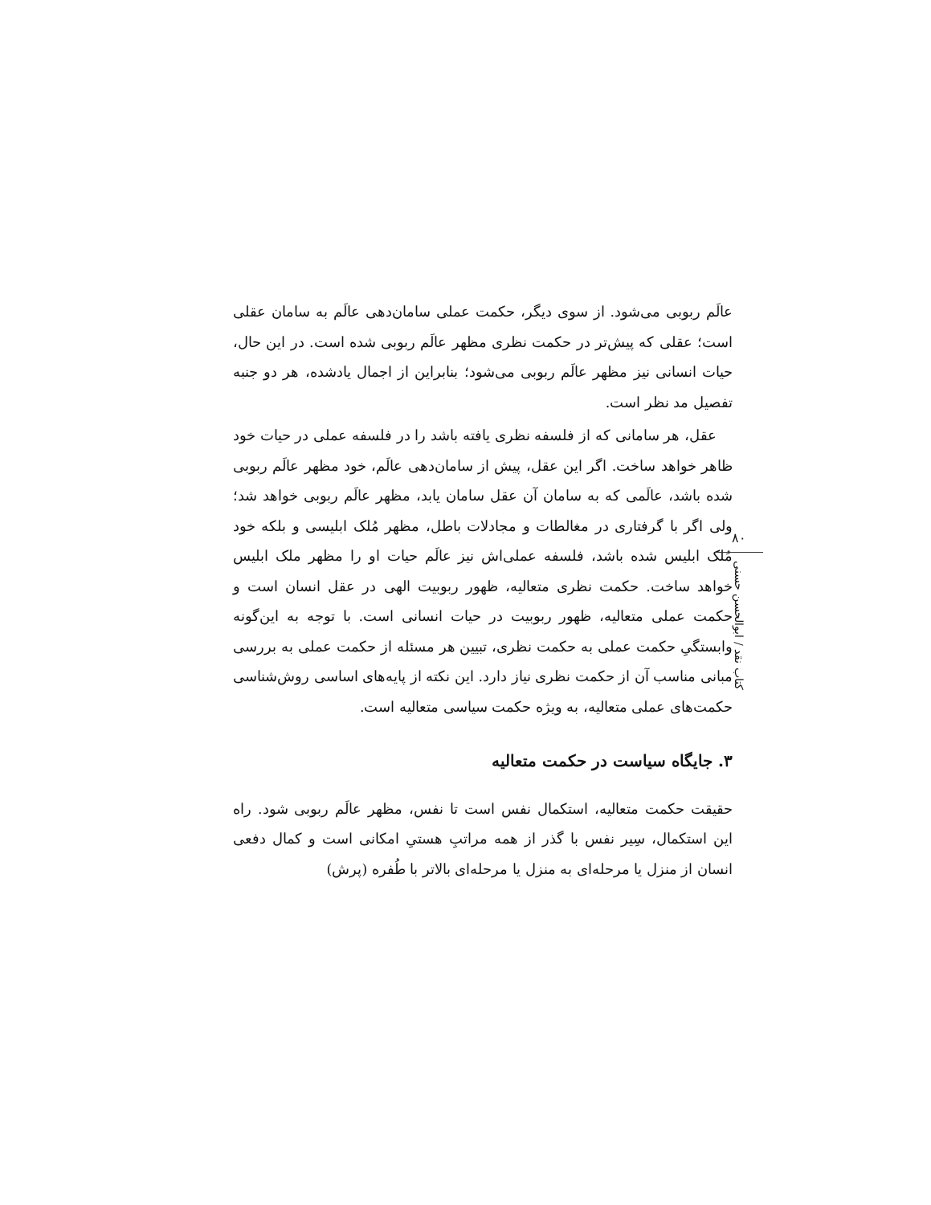عالَم ربوبی می‌شود. از سوی دیگر، حکمت عملی سامان‌دهی عالَم به سامان عقلی است؛ عقلی که پیش‌تر در حکمت نظری مظهر عالَم ربوبی شده است. در این حال، حیات انسانی نیز مظهر عالَم ربوبی می‌شود؛ بنابراین از اجمال یادشده، هر دو جنبه تفصیل مد نظر است.
عقل، هر سامانی که از فلسفه نظری یافته باشد را در فلسفه عملی در حیات خود ظاهر خواهد ساخت. اگر این عقل، پیش از سامان‌دهی عالَم، خود مظهر عالَم ربوبی شده باشد، عالَمی که به سامان آن عقل سامان یابد، مظهر عالَم ربوبی خواهد شد؛ ولی اگر با گرفتاری در مغالطات و مجادلات باطل، مظهر مُلک ابلیسی و بلکه خود مُلک ابلیس شده باشد، فلسفه عملی‌اش نیز عالَم حیات او را مظهر ملک ابلیس خواهد ساخت. حکمت نظری متعالیه، ظهور ربوبیت الهی در عقل انسان است و حکمت عملی متعالیه، ظهور ربوبیت در حیات انسانی است. با توجه به این‌گونه وابستگیِ حکمت عملی به حکمت نظری، تبیین هر مسئله از حکمت عملی به بررسی مبانی مناسب آن از حکمت نظری نیاز دارد. این نکته از پایه‌های اساسی روش‌شناسی حکمت‌های عملی متعالیه، به ویژه حکمت سیاسی متعالیه است.
۳. جایگاه سیاست در حکمت متعالیه
حقیقت حکمت متعالیه، استکمال نفس است تا نفس، مظهر عالَم ربوبی شود. راه این استکمال، سِیر نفس با گذر از همه مراتبِ هستیِ امکانی است و کمال دفعی انسان از منزل یا مرحله‌ای به منزل یا مرحله‌ای بالاتر با طُفره (پرش)
۸۰
کتاب نقد / ابوالحسن حسنی